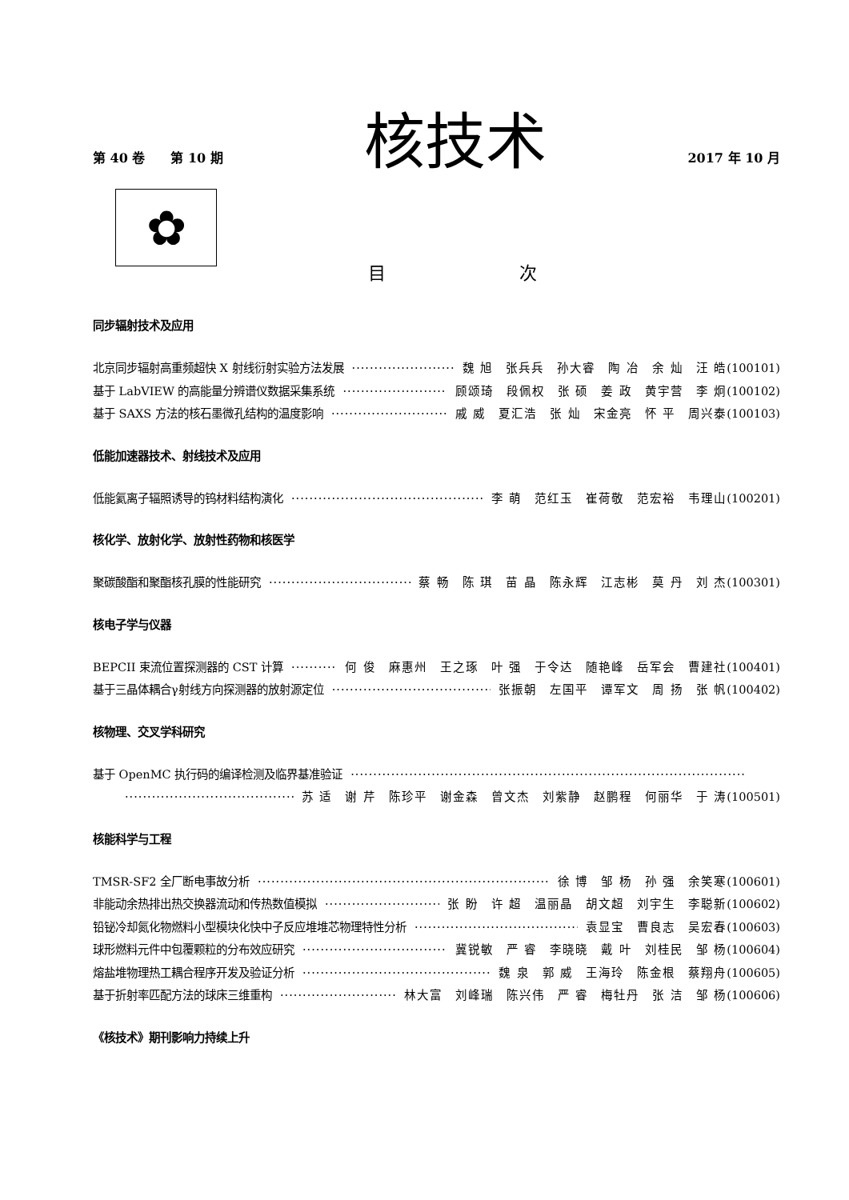第 40 卷　　第 10 期 核技术 2017 年 10 月
✿
目 次
同步辐射技术及应用
北京同步辐射高重频超快 X 射线衍射实验方法发展 魏 旭　张兵兵　孙大睿　陶 冶　余 灿　汪 皓 (100101)
基于 LabVIEW 的高能量分辨谱仪数据采集系统 顾颂琦　段佩权　张 硕　姜 政　黄宇营　李 炯 (100102)
基于 SAXS 方法的核石墨微孔结构的温度影响 戚 威　夏汇浩　张 灿　宋金亮　怀 平　周兴泰 (100103)
低能加速器技术、射线技术及应用
低能氦离子辐照诱导的钨材料结构演化 李 萌　范红玉　崔荷敬　范宏裕　韦理山 (100201)
核化学、放射化学、放射性药物和核医学
聚碳酸酯和聚酯核孔膜的性能研究 蔡 畅　陈 琪　苗 晶　陈永辉　江志彬　莫 丹　刘 杰 (100301)
核电子学与仪器
BEPCII 束流位置探测器的 CST 计算 何 俊　麻惠州　王之琢　叶 强　于令达　随艳峰　岳军会　曹建社 (100401)
基于三晶体耦合γ射线方向探测器的放射源定位 张振朝　左国平　谭军文　周 扬　张 帆 (100402)
核物理、交叉学科研究
基于 OpenMC 执行码的编译检测及临界基准验证
苏 适　谢 芹　陈珍平　谢金森　曾文杰　刘紫静　赵鹏程　何丽华　于 涛 (100501)
核能科学与工程
TMSR-SF2 全厂断电事故分析 徐 博　邹 杨　孙 强　余笑寒 (100601)
非能动余热排出热交换器流动和传热数值模拟 张 盼　许 超　温丽晶　胡文超　刘宇生　李聪新 (100602)
铅铋冷却氮化物燃料小型模块化快中子反应堆堆芯物理特性分析 袁显宝　曹良志　吴宏春 (100603)
球形燃料元件中包覆颗粒的分布效应研究 冀锐敏　严 睿　李晓晓　戴 叶　刘桂民　邹 杨 (100604)
熔盐堆物理热工耦合程序开发及验证分析 魏 泉　郭 威　王海玲　陈金根　蔡翔舟 (100605)
基于折射率匹配方法的球床三维重构 林大富　刘峰瑞　陈兴伟　严 睿　梅牡丹　张 洁　邹 杨 (100606)
《核技术》期刊影响力持续上升